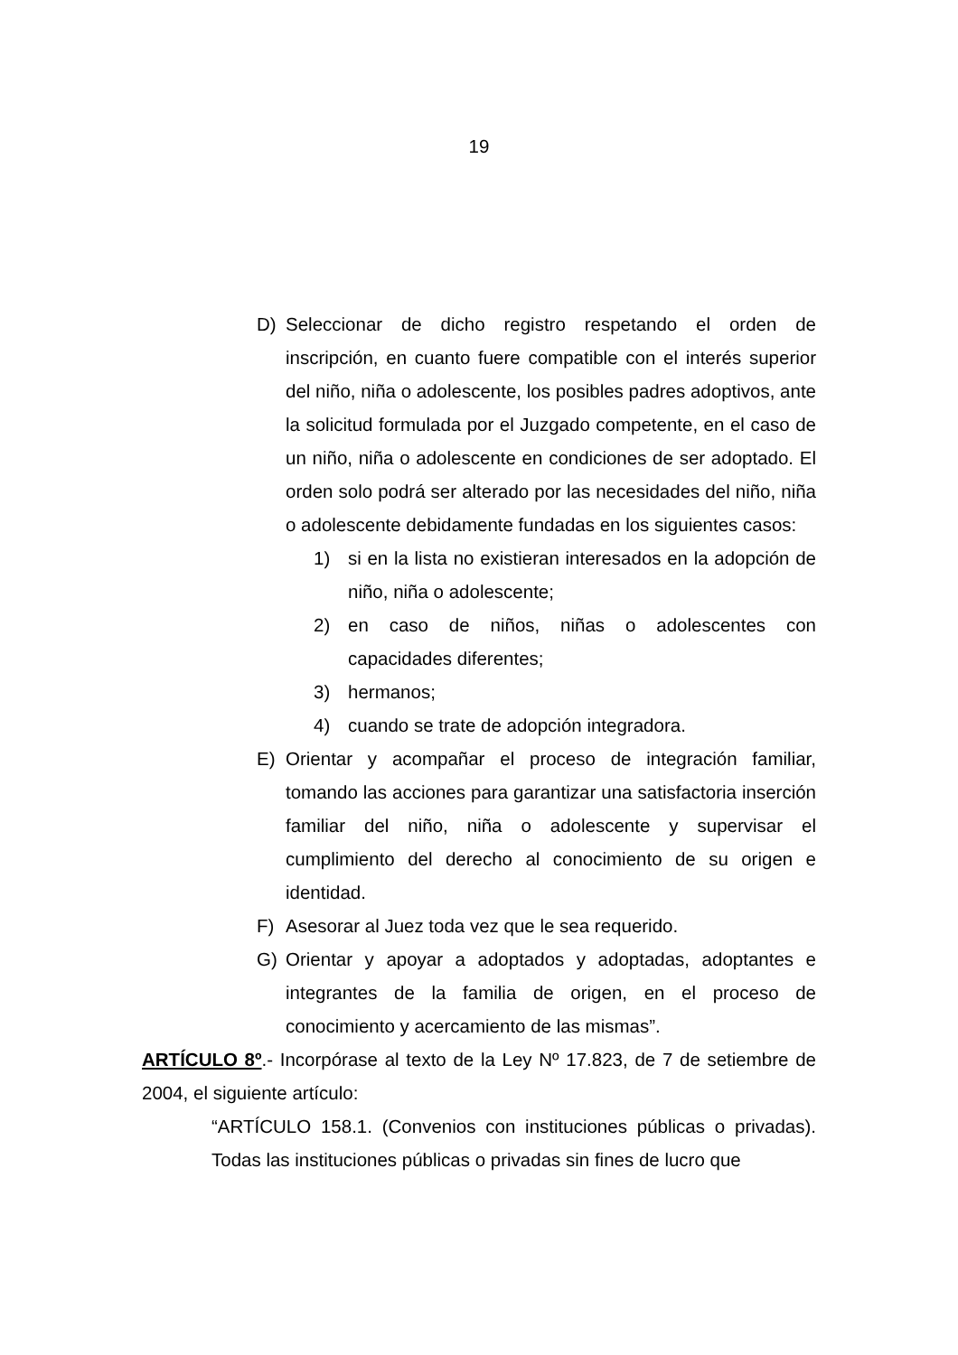19
D) Seleccionar de dicho registro respetando el orden de inscripción, en cuanto fuere compatible con el interés superior del niño, niña o adolescente, los posibles padres adoptivos, ante la solicitud formulada por el Juzgado competente, en el caso de un niño, niña o adolescente en condiciones de ser adoptado. El orden solo podrá ser alterado por las necesidades del niño, niña o adolescente debidamente fundadas en los siguientes casos:
1) si en la lista no existieran interesados en la adopción de niño, niña o adolescente;
2) en caso de niños, niñas o adolescentes con capacidades diferentes;
3) hermanos;
4) cuando se trate de adopción integradora.
E) Orientar y acompañar el proceso de integración familiar, tomando las acciones para garantizar una satisfactoria inserción familiar del niño, niña o adolescente y supervisar el cumplimiento del derecho al conocimiento de su origen e identidad.
F) Asesorar al Juez toda vez que le sea requerido.
G) Orientar y apoyar a adoptados y adoptadas, adoptantes e integrantes de la familia de origen, en el proceso de conocimiento y acercamiento de las mismas”.
ARTÍCULO 8º.- Incorpórase al texto de la Ley Nº 17.823, de 7 de setiembre de 2004, el siguiente artículo:
“ARTÍCULO 158.1. (Convenios con instituciones públicas o privadas). Todas las instituciones públicas o privadas sin fines de lucro que